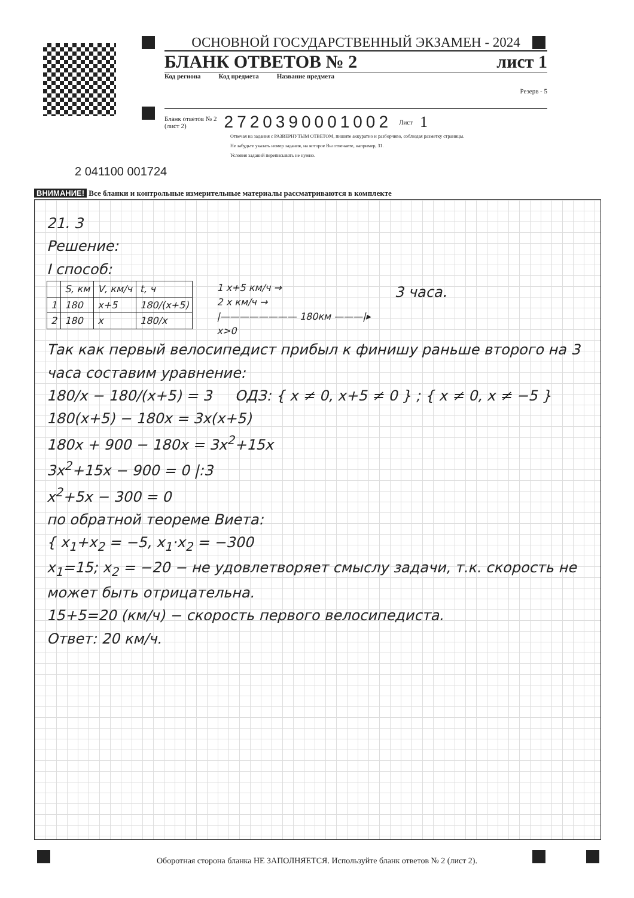ОСНОВНОЙ ГОСУДАРСТВЕННЫЙ ЭКЗАМЕН - 2024
БЛАНК ОТВЕТОВ № 2 лист 1
Код региона Код предмета Название предмета Резерв - 5
Бланк ответов № 2
(лист 2) 2720390001002 Лист 1
Отвечая на задания с РАЗВЕРНУТЫМ ОТВЕТОМ, пишите аккуратно и разборчиво, соблюдая разметку страницы.
Не забудьте указать номер задания, на которое Вы отвечаете, например, 31.
Условия заданий переписывать не нужно.
2 041100 001724
ВНИМАНИЕ! Все бланки и контрольные измерительные материалы рассматриваются в комплекте
21. 3
Решение:
I способ:
| | S, км | V, км/ч | t, ч |
| 1 | 180 | x+5 | 180/(x+5) |
| 2 | 180 | x | 180/x |
1 x+5 км/ч →
2 x км/ч →
|———————— 180км ———|▸
x>0
3 часа.
Так как первый велосипедист прибыл к финишу раньше второго на 3 часа составим уравнение:
180/x − 180/(x+5) = 3 ОДЗ: { x ≠ 0, x+5 ≠ 0 } ; { x ≠ 0, x ≠ −5 }
180(x+5) − 180x = 3x(x+5)
180x + 900 − 180x = 3x<sup>2</sup>+15x
3x<sup>2</sup>+15x − 900 = 0 |:3
x<sup>2</sup>+5x − 300 = 0
по обратной теореме Виета:
{ x<sub>1</sub>+x<sub>2</sub> = −5, x<sub>1</sub>·x<sub>2</sub> = −300
x<sub>1</sub>=15; x<sub>2</sub> = −20 − не удовлетворяет смыслу задачи, т.к. скорость не может быть отрицательна.
15+5=20 (км/ч) − скорость первого велосипедиста.
Ответ: 20 км/ч.
Оборотная сторона бланка НЕ ЗАПОЛНЯЕТСЯ. Используйте бланк ответов № 2 (лист 2).